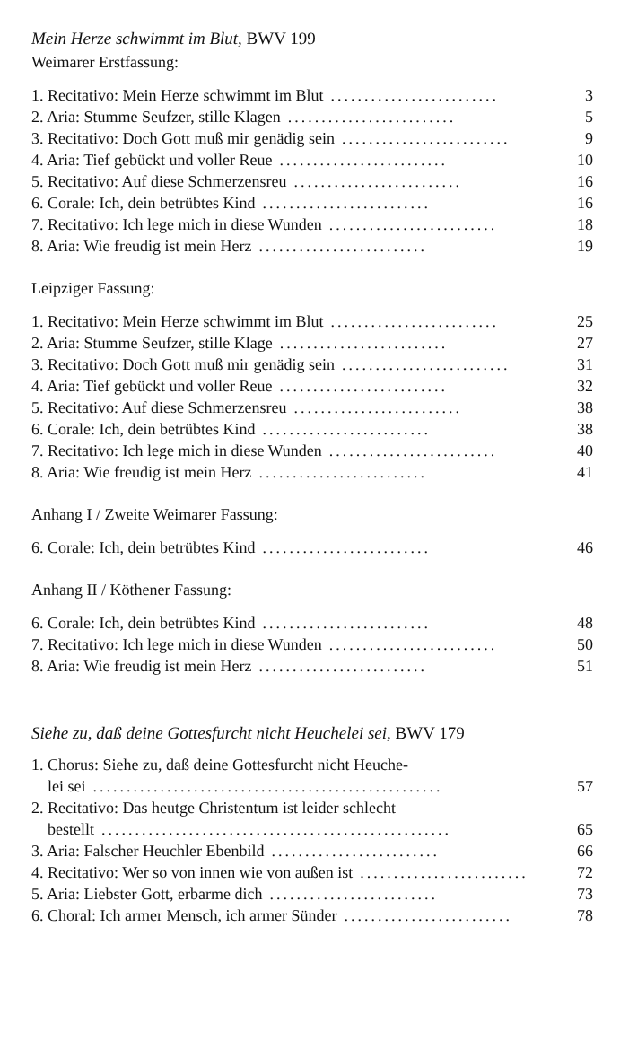Mein Herze schwimmt im Blut, BWV 199
Weimarer Erstfassung:
1. Recitativo: Mein Herze schwimmt im Blut......................... 3
2. Aria: Stumme Seufzer, stille Klagen......................... 5
3. Recitativo: Doch Gott muß mir genädig sein......................... 9
4. Aria: Tief gebückt und voller Reue......................... 10
5. Recitativo: Auf diese Schmerzensreu......................... 16
6. Corale: Ich, dein betrübtes Kind......................... 16
7. Recitativo: Ich lege mich in diese Wunden......................... 18
8. Aria: Wie freudig ist mein Herz......................... 19
Leipziger Fassung:
1. Recitativo: Mein Herze schwimmt im Blut......................... 25
2. Aria: Stumme Seufzer, stille Klage......................... 27
3. Recitativo: Doch Gott muß mir genädig sein......................... 31
4. Aria: Tief gebückt und voller Reue......................... 32
5. Recitativo: Auf diese Schmerzensreu......................... 38
6. Corale: Ich, dein betrübtes Kind......................... 38
7. Recitativo: Ich lege mich in diese Wunden......................... 40
8. Aria: Wie freudig ist mein Herz......................... 41
Anhang I / Zweite Weimarer Fassung:
6. Corale: Ich, dein betrübtes Kind......................... 46
Anhang II / Köthener Fassung:
6. Corale: Ich, dein betrübtes Kind......................... 48
7. Recitativo: Ich lege mich in diese Wunden......................... 50
8. Aria: Wie freudig ist mein Herz......................... 51
Siehe zu, daß deine Gottesfurcht nicht Heuchelei sei, BWV 179
1. Chorus: Siehe zu, daß deine Gottesfurcht nicht Heuche-
lei sei.................................................... 57
2. Recitativo: Das heutge Christentum ist leider schlecht
bestellt.................................................... 65
3. Aria: Falscher Heuchler Ebenbild......................... 66
4. Recitativo: Wer so von innen wie von außen ist......................... 72
5. Aria: Liebster Gott, erbarme dich......................... 73
6. Choral: Ich armer Mensch, ich armer Sünder......................... 78